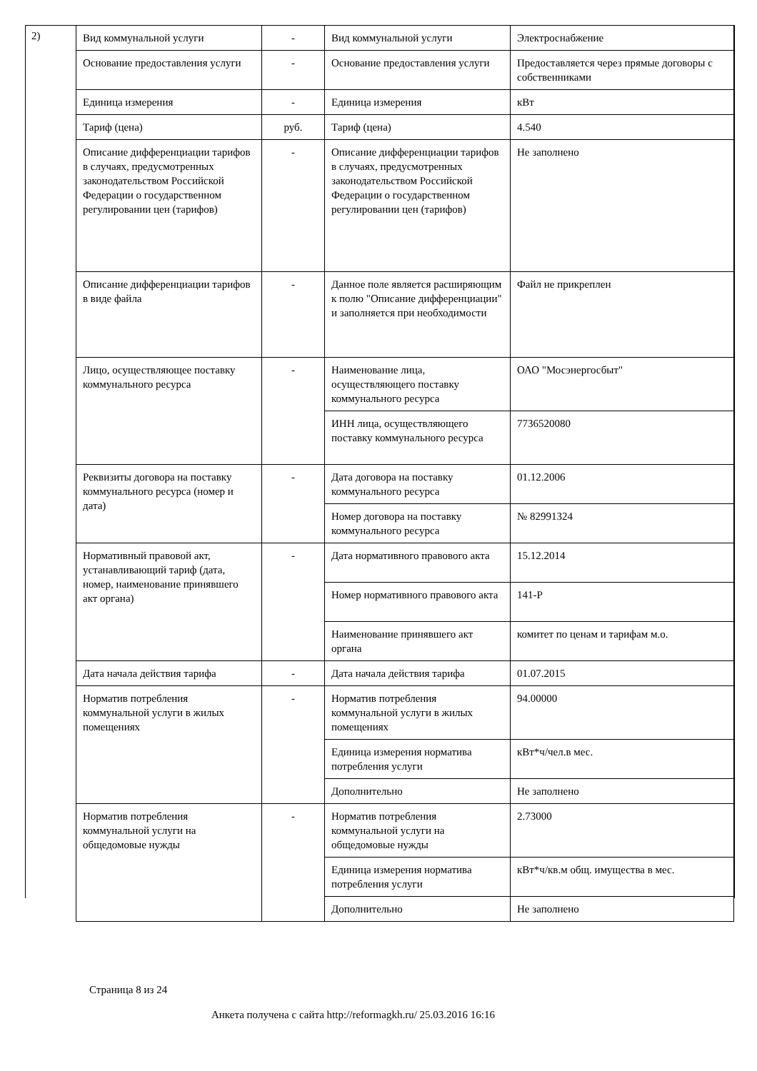2)
| Вид коммунальной услуги | - | Вид коммунальной услуги | Электроснабжение |
| Основание предоставления услуги | - | Основание предоставления услуги | Предоставляется через прямые договоры с собственниками |
| Единица измерения | - | Единица измерения | кВт |
| Тариф (цена) | руб. | Тариф (цена) | 4.540 |
| Описание дифференциации тарифов в случаях, предусмотренных законодательством Российской Федерации о государственном регулировании цен (тарифов) | - | Описание дифференциации тарифов в случаях, предусмотренных законодательством Российской Федерации о государственном регулировании цен (тарифов) | Не заполнено |
| Описание дифференциации тарифов в виде файла | - | Данное поле является расширяющим к полю "Описание дифференциации" и заполняется при необходимости | Файл не прикреплен |
| Лицо, осуществляющее поставку коммунального ресурса | - | Наименование лица, осуществляющего поставку коммунального ресурса | ОАО "Мосэнергосбыт" |
| | | ИНН лица, осуществляющего поставку коммунального ресурса | 7736520080 |
| Реквизиты договора на поставку коммунального ресурса (номер и дата) | - | Дата договора на поставку коммунального ресурса | 01.12.2006 |
| | | Номер договора на поставку коммунального ресурса | № 82991324 |
| Нормативный правовой акт, устанавливающий тариф (дата, номер, наименование принявшего акт органа) | - | Дата нормативного правового акта | 15.12.2014 |
| | | Номер нормативного правового акта | 141-Р |
| | | Наименование принявшего акт органа | комитет по ценам и тарифам м.о. |
| Дата начала действия тарифа | - | Дата начала действия тарифа | 01.07.2015 |
| Норматив потребления коммунальной услуги в жилых помещениях | - | Норматив потребления коммунальной услуги в жилых помещениях | 94.00000 |
| | | Единица измерения норматива потребления услуги | кВт*ч/чел.в мес. |
| | | Дополнительно | Не заполнено |
| Норматив потребления коммунальной услуги на общедомовые нужды | - | Норматив потребления коммунальной услуги на общедомовые нужды | 2.73000 |
| | | Единица измерения норматива потребления услуги | кВт*ч/кв.м общ. имущества в мес. |
| | | Дополнительно | Не заполнено |
Страница 8 из 24
Анкета получена с сайта http://reformagkh.ru/ 25.03.2016 16:16